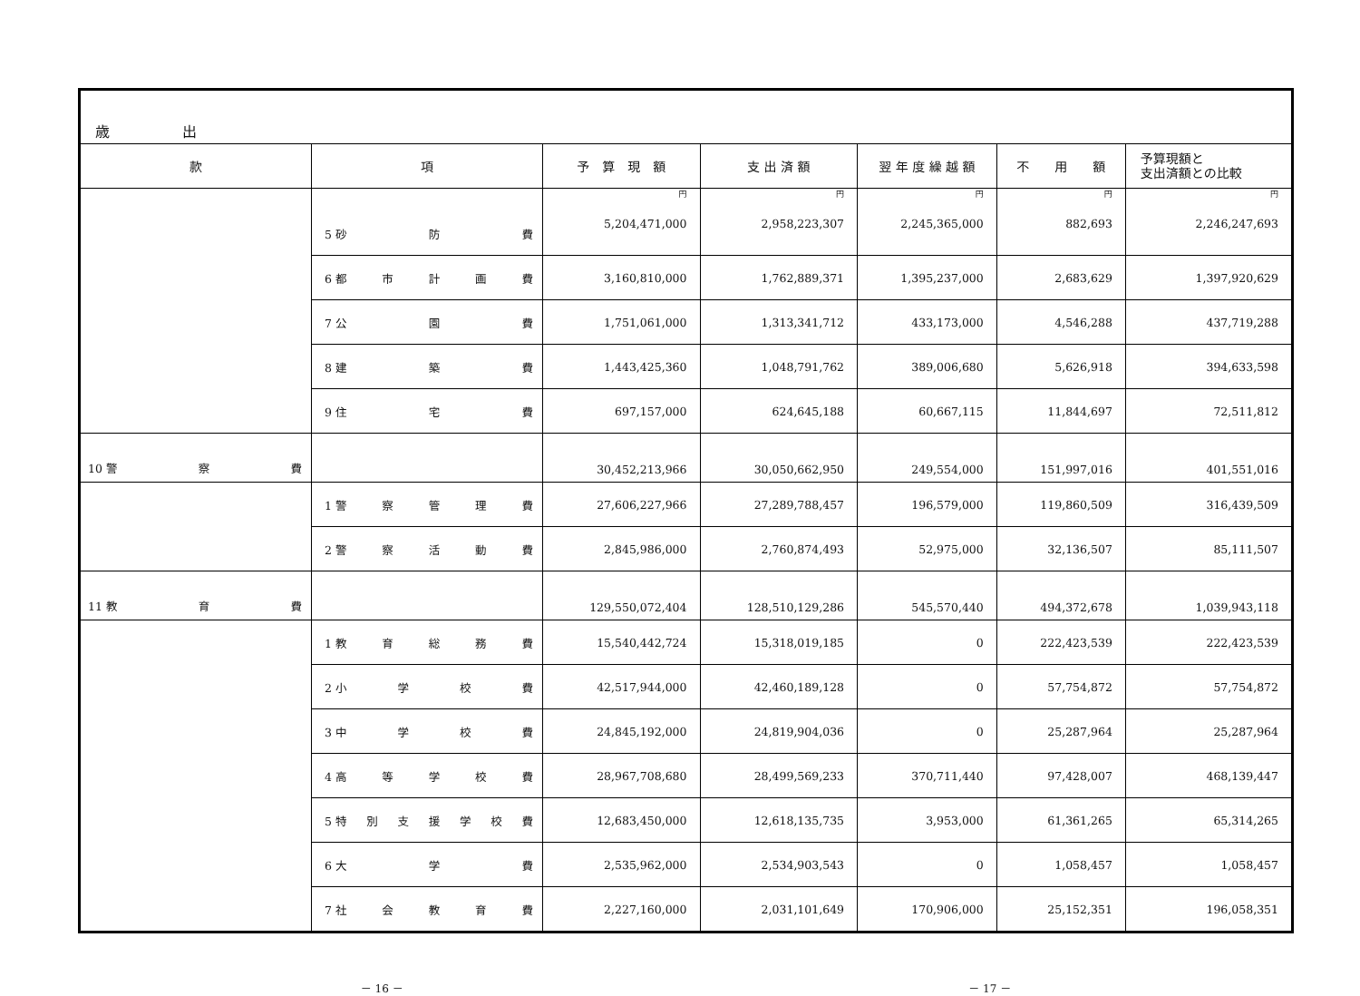| 歳 出 | | | | | | |
| 款 | 項 | 予 算 現 額 | 支 出 済 額 | 翌 年 度 繰 越 額 | 不 用 額 | 予算現額と 支出済額との比較 |
| | 5 砂 防 費 | 円 5,204,471,000 | 円 2,958,223,307 | 円 2,245,365,000 | 円 882,693 | 円 2,246,247,693 |
| | 6 都 市 計 画 費 | 3,160,810,000 | 1,762,889,371 | 1,395,237,000 | 2,683,629 | 1,397,920,629 |
| | 7 公 園 費 | 1,751,061,000 | 1,313,341,712 | 433,173,000 | 4,546,288 | 437,719,288 |
| | 8 建 築 費 | 1,443,425,360 | 1,048,791,762 | 389,006,680 | 5,626,918 | 394,633,598 |
| | 9 住 宅 費 | 697,157,000 | 624,645,188 | 60,667,115 | 11,844,697 | 72,511,812 |
| 10 警 察 費 | | 30,452,213,966 | 30,050,662,950 | 249,554,000 | 151,997,016 | 401,551,016 |
| | 1 警 察 管 理 費 | 27,606,227,966 | 27,289,788,457 | 196,579,000 | 119,860,509 | 316,439,509 |
| | 2 警 察 活 動 費 | 2,845,986,000 | 2,760,874,493 | 52,975,000 | 32,136,507 | 85,111,507 |
| 11 教 育 費 | | 129,550,072,404 | 128,510,129,286 | 545,570,440 | 494,372,678 | 1,039,943,118 |
| | 1 教 育 総 務 費 | 15,540,442,724 | 15,318,019,185 | 0 | 222,423,539 | 222,423,539 |
| | 2 小 学 校 費 | 42,517,944,000 | 42,460,189,128 | 0 | 57,754,872 | 57,754,872 |
| | 3 中 学 校 費 | 24,845,192,000 | 24,819,904,036 | 0 | 25,287,964 | 25,287,964 |
| | 4 高 等 学 校 費 | 28,967,708,680 | 28,499,569,233 | 370,711,440 | 97,428,007 | 468,139,447 |
| | 5 特 別 支 援 学 校 費 | 12,683,450,000 | 12,618,135,735 | 3,953,000 | 61,361,265 | 65,314,265 |
| | 6 大 学 費 | 2,535,962,000 | 2,534,903,543 | 0 | 1,058,457 | 1,058,457 |
| | 7 社 会 教 育 費 | 2,227,160,000 | 2,031,101,649 | 170,906,000 | 25,152,351 | 196,058,351 |
－ 16 － － 17 －